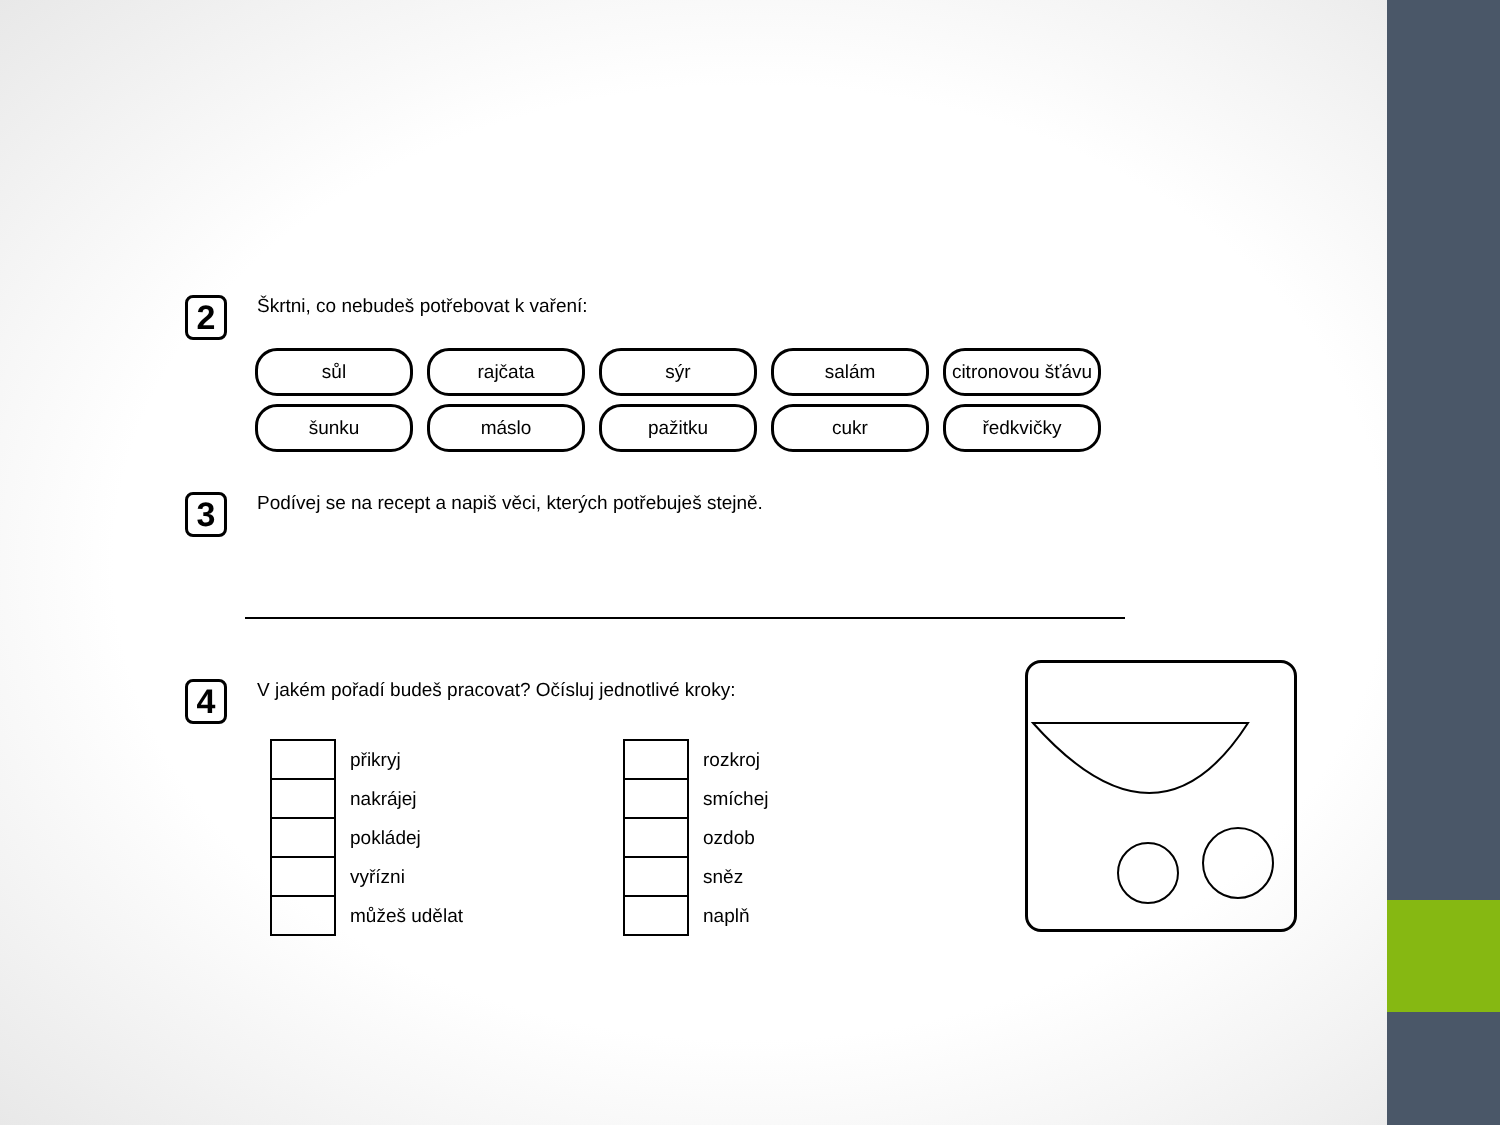2 Škrtni, co nebudeš potřebovat k vaření:
sůl rajčata sýr salám citronovou šťávu
šunku máslo pažitku cukr ředkvičky
3 Podívej se na recept a napiš věci, kterých potřebuješ stejně.
4 V jakém pořadí budeš pracovat? Očísluj jednotlivé kroky:
přikryj
nakrájej
pokládej
vyřízni
můžeš udělat
rozkroj
smíchej
ozdob
sněz
naplň